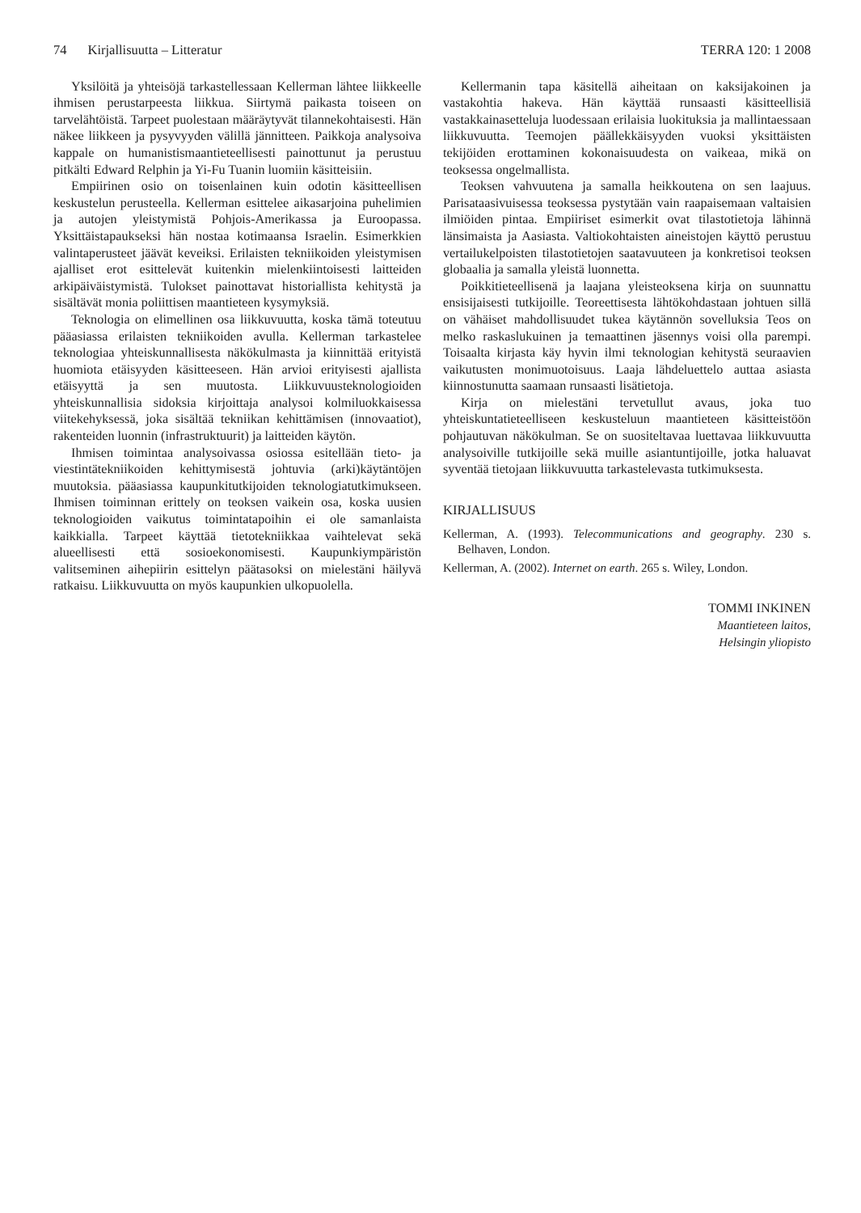74 Kirjallisuutta – Litteratur TERRA 120: 1 2008
Yksilöitä ja yhteisöjä tarkastellessaan Kellerman lähtee liikkeelle ihmisen perustarpeesta liikkua. Siirtymä paikasta toiseen on tarvelähtöistä. Tarpeet puolestaan määräytyvät tilannekohtaisesti. Hän näkee liikkeen ja pysyvyyden välillä jännitteen. Paikkoja analysoiva kappale on humanistismaantieteellisesti painottunut ja perustuu pitkälti Edward Relphin ja Yi-Fu Tuanin luomiin käsitteisiin.
Empiirinen osio on toisenlainen kuin odotin käsitteellisen keskustelun perusteella. Kellerman esittelee aikasarjoina puhelimien ja autojen yleistymistä Pohjois-Amerikassa ja Euroopassa. Yksittäistapaukseksi hän nostaa kotimaansa Israelin. Esimerkkien valintaperusteet jäävät keveiksi. Erilaisten tekniikoiden yleistymisen ajalliset erot esittelevät kuitenkin mielenkiintoisesti laitteiden arkipäiväistymistä. Tulokset painottavat historiallista kehitystä ja sisältävät monia poliittisen maantieteen kysymyksiä.
Teknologia on elimellinen osa liikkuvuutta, koska tämä toteutuu pääasiassa erilaisten tekniikoiden avulla. Kellerman tarkastelee teknologiaa yhteiskunnallisesta näkökulmasta ja kiinnittää erityistä huomiota etäisyyden käsitteeseen. Hän arvioi erityisesti ajallista etäisyyttä ja sen muutosta. Liikkuvuusteknologioiden yhteiskunnallisia sidoksia kirjoittaja analysoi kolmiluokkaisessa viitekehyksessä, joka sisältää tekniikan kehittämisen (innovaatiot), rakenteiden luonnin (infrastruktuurit) ja laitteiden käytön.
Ihmisen toimintaa analysoivassa osiossa esitellään tieto- ja viestintätekniikoiden kehittymisestä johtuvia (arki)käytäntöjen muutoksia. pääasiassa kaupunkitutkijoiden teknologiatutkimukseen. Ihmisen toiminnan erittely on teoksen vaikein osa, koska uusien teknologioiden vaikutus toimintatapoihin ei ole samanlaista kaikkialla. Tarpeet käyttää tietotekniikkaa vaihtelevat sekä alueellisesti että sosioekonomisesti. Kaupunkiympäristön valitseminen aihepiirin esittelyn päätasoksi on mielestäni häilyvä ratkaisu. Liikkuvuutta on myös kaupunkien ulkopuolella.
Kellermanin tapa käsitellä aiheitaan on kaksijakoinen ja vastakohtia hakeva. Hän käyttää runsaasti käsitteellisiä vastakkainasetteluja luodessaan erilaisia luokituksia ja mallintaessaan liikkuvuutta. Teemojen päällekkäisyyden vuoksi yksittäisten tekijöiden erottaminen kokonaisuudesta on vaikeaa, mikä on teoksessa ongelmallista.
Teoksen vahvuutena ja samalla heikkoutena on sen laajuus. Parisataasivuisessa teoksessa pystytään vain raapaisemaan valtaisien ilmiöiden pintaa. Empiiriset esimerkit ovat tilastotietoja lähinnä länsimaista ja Aasiasta. Valtiokohtaisten aineistojen käyttö perustuu vertailukelpoisten tilastotietojen saatavuuteen ja konkretisoi teoksen globaalia ja samalla yleistä luonnetta.
Poikkitieteellisenä ja laajana yleisteoksena kirja on suunnattu ensisijaisesti tutkijoille. Teoreettisesta lähtökohdastaan johtuen sillä on vähäiset mahdollisuudet tukea käytännön sovelluksia Teos on melko raskaslukuinen ja temaattinen jäsennys voisi olla parempi. Toisaalta kirjasta käy hyvin ilmi teknologian kehitystä seuraavien vaikutusten monimuotoisuus. Laaja lähdeluettelo auttaa asiasta kiinnostunutta saamaan runsaasti lisätietoja.
Kirja on mielestäni tervetullut avaus, joka tuo yhteiskuntatieteelliseen keskusteluun maantieteen käsitteistöön pohjautuvan näkökulman. Se on suositeltavaa luettavaa liikkuvuutta analysoiville tutkijoille sekä muille asiantuntijoille, jotka haluavat syventää tietojaan liikkuvuutta tarkastelevasta tutkimuksesta.
KIRJALLISUUS
Kellerman, A. (1993). Telecommunications and geography. 230 s. Belhaven, London.
Kellerman, A. (2002). Internet on earth. 265 s. Wiley, London.
TOMMI INKINEN
Maantieteen laitos,
Helsingin yliopisto